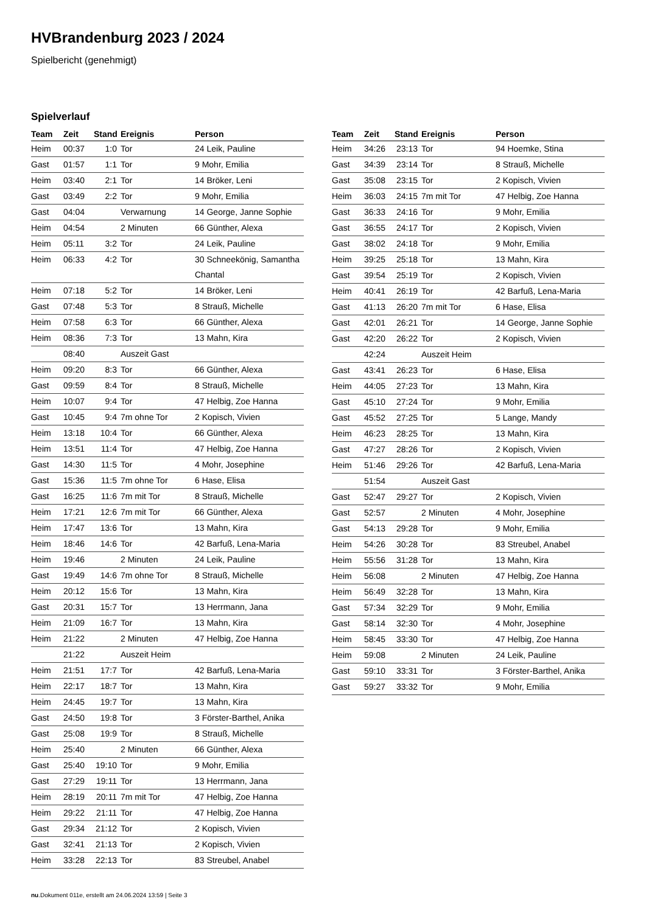HVBrandenburg 2023 / 2024
Spielbericht (genehmigt)
Spielverlauf
| Team | Zeit | Stand | Ereignis | Person |
| --- | --- | --- | --- | --- |
| Heim | 00:37 | 1:0 | Tor | 24 Leik, Pauline |
| Gast | 01:57 | 1:1 | Tor | 9 Mohr, Emilia |
| Heim | 03:40 | 2:1 | Tor | 14 Bröker, Leni |
| Gast | 03:49 | 2:2 | Tor | 9 Mohr, Emilia |
| Gast | 04:04 | | Verwarnung | 14 George, Janne Sophie |
| Heim | 04:54 | | 2 Minuten | 66 Günther, Alexa |
| Heim | 05:11 | 3:2 | Tor | 24 Leik, Pauline |
| Heim | 06:33 | 4:2 | Tor | 30 Schneekönig, Samantha Chantal |
| Heim | 07:18 | 5:2 | Tor | 14 Bröker, Leni |
| Gast | 07:48 | 5:3 | Tor | 8 Strauß, Michelle |
| Heim | 07:58 | 6:3 | Tor | 66 Günther, Alexa |
| Heim | 08:36 | 7:3 | Tor | 13 Mahn, Kira |
| | 08:40 | | Auszeit Gast | |
| Heim | 09:20 | 8:3 | Tor | 66 Günther, Alexa |
| Gast | 09:59 | 8:4 | Tor | 8 Strauß, Michelle |
| Heim | 10:07 | 9:4 | Tor | 47 Helbig, Zoe Hanna |
| Gast | 10:45 | 9:4 | 7m ohne Tor | 2 Kopisch, Vivien |
| Heim | 13:18 | 10:4 | Tor | 66 Günther, Alexa |
| Heim | 13:51 | 11:4 | Tor | 47 Helbig, Zoe Hanna |
| Gast | 14:30 | 11:5 | Tor | 4 Mohr, Josephine |
| Gast | 15:36 | 11:5 | 7m ohne Tor | 6 Hase, Elisa |
| Gast | 16:25 | 11:6 | 7m mit Tor | 8 Strauß, Michelle |
| Heim | 17:21 | 12:6 | 7m mit Tor | 66 Günther, Alexa |
| Heim | 17:47 | 13:6 | Tor | 13 Mahn, Kira |
| Heim | 18:46 | 14:6 | Tor | 42 Barfuß, Lena-Maria |
| Heim | 19:46 | | 2 Minuten | 24 Leik, Pauline |
| Gast | 19:49 | 14:6 | 7m ohne Tor | 8 Strauß, Michelle |
| Heim | 20:12 | 15:6 | Tor | 13 Mahn, Kira |
| Gast | 20:31 | 15:7 | Tor | 13 Herrmann, Jana |
| Heim | 21:09 | 16:7 | Tor | 13 Mahn, Kira |
| Heim | 21:22 | | 2 Minuten | 47 Helbig, Zoe Hanna |
| | 21:22 | | Auszeit Heim | |
| Heim | 21:51 | 17:7 | Tor | 42 Barfuß, Lena-Maria |
| Heim | 22:17 | 18:7 | Tor | 13 Mahn, Kira |
| Heim | 24:45 | 19:7 | Tor | 13 Mahn, Kira |
| Gast | 24:50 | 19:8 | Tor | 3 Förster-Barthel, Anika |
| Gast | 25:08 | 19:9 | Tor | 8 Strauß, Michelle |
| Heim | 25:40 | | 2 Minuten | 66 Günther, Alexa |
| Gast | 25:40 | 19:10 | Tor | 9 Mohr, Emilia |
| Gast | 27:29 | 19:11 | Tor | 13 Herrmann, Jana |
| Heim | 28:19 | 20:11 | 7m mit Tor | 47 Helbig, Zoe Hanna |
| Heim | 29:22 | 21:11 | Tor | 47 Helbig, Zoe Hanna |
| Gast | 29:34 | 21:12 | Tor | 2 Kopisch, Vivien |
| Gast | 32:41 | 21:13 | Tor | 2 Kopisch, Vivien |
| Heim | 33:28 | 22:13 | Tor | 83 Streubel, Anabel |
| Team | Zeit | Stand | Ereignis | Person |
| --- | --- | --- | --- | --- |
| Heim | 34:26 | 23:13 | Tor | 94 Hoemke, Stina |
| Gast | 34:39 | 23:14 | Tor | 8 Strauß, Michelle |
| Gast | 35:08 | 23:15 | Tor | 2 Kopisch, Vivien |
| Heim | 36:03 | 24:15 | 7m mit Tor | 47 Helbig, Zoe Hanna |
| Gast | 36:33 | 24:16 | Tor | 9 Mohr, Emilia |
| Gast | 36:55 | 24:17 | Tor | 2 Kopisch, Vivien |
| Gast | 38:02 | 24:18 | Tor | 9 Mohr, Emilia |
| Heim | 39:25 | 25:18 | Tor | 13 Mahn, Kira |
| Gast | 39:54 | 25:19 | Tor | 2 Kopisch, Vivien |
| Heim | 40:41 | 26:19 | Tor | 42 Barfuß, Lena-Maria |
| Gast | 41:13 | 26:20 | 7m mit Tor | 6 Hase, Elisa |
| Gast | 42:01 | 26:21 | Tor | 14 George, Janne Sophie |
| Gast | 42:20 | 26:22 | Tor | 2 Kopisch, Vivien |
| | 42:24 | | Auszeit Heim | |
| Gast | 43:41 | 26:23 | Tor | 6 Hase, Elisa |
| Heim | 44:05 | 27:23 | Tor | 13 Mahn, Kira |
| Gast | 45:10 | 27:24 | Tor | 9 Mohr, Emilia |
| Gast | 45:52 | 27:25 | Tor | 5 Lange, Mandy |
| Heim | 46:23 | 28:25 | Tor | 13 Mahn, Kira |
| Gast | 47:27 | 28:26 | Tor | 2 Kopisch, Vivien |
| Heim | 51:46 | 29:26 | Tor | 42 Barfuß, Lena-Maria |
| | 51:54 | | Auszeit Gast | |
| Gast | 52:47 | 29:27 | Tor | 2 Kopisch, Vivien |
| Gast | 52:57 | | 2 Minuten | 4 Mohr, Josephine |
| Gast | 54:13 | 29:28 | Tor | 9 Mohr, Emilia |
| Heim | 54:26 | 30:28 | Tor | 83 Streubel, Anabel |
| Heim | 55:56 | 31:28 | Tor | 13 Mahn, Kira |
| Heim | 56:08 | | 2 Minuten | 47 Helbig, Zoe Hanna |
| Heim | 56:49 | 32:28 | Tor | 13 Mahn, Kira |
| Gast | 57:34 | 32:29 | Tor | 9 Mohr, Emilia |
| Gast | 58:14 | 32:30 | Tor | 4 Mohr, Josephine |
| Heim | 58:45 | 33:30 | Tor | 47 Helbig, Zoe Hanna |
| Heim | 59:08 | | 2 Minuten | 24 Leik, Pauline |
| Gast | 59:10 | 33:31 | Tor | 3 Förster-Barthel, Anika |
| Gast | 59:27 | 33:32 | Tor | 9 Mohr, Emilia |
nu.Dokument 011e, erstellt am 24.06.2024 13:59 | Seite 3